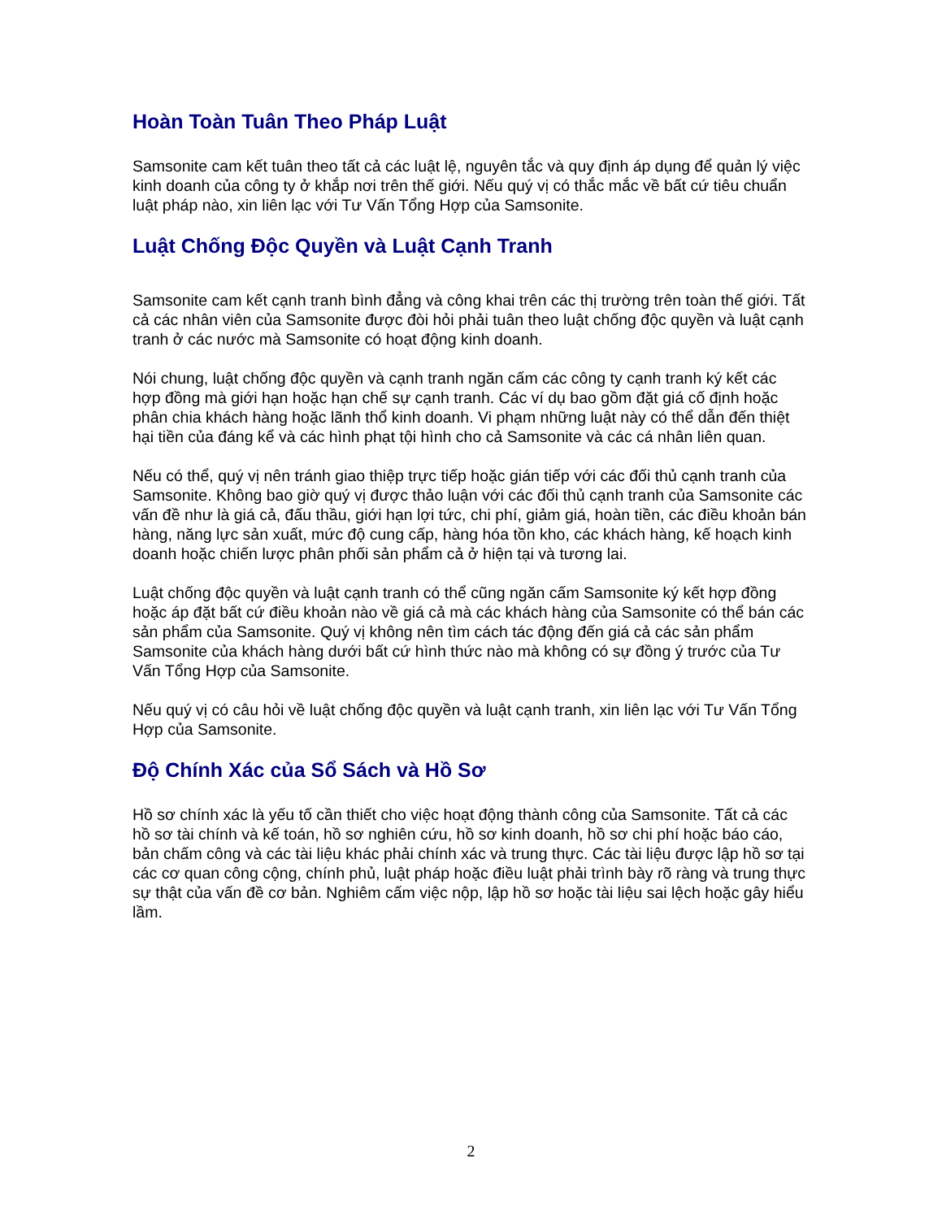Hoàn Toàn Tuân Theo Pháp Luật
Samsonite cam kết tuân theo tất cả các luật lệ, nguyên tắc và quy định áp dụng để quản lý việc kinh doanh của công ty ở khắp nơi trên thế giới. Nếu quý vị có thắc mắc về bất cứ tiêu chuẩn luật pháp nào, xin liên lạc với Tư Vấn Tổng Hợp của Samsonite.
Luật Chống Độc Quyền và Luật Cạnh Tranh
Samsonite cam kết cạnh tranh bình đẳng và công khai trên các thị trường trên toàn thế giới. Tất cả các nhân viên của Samsonite được đòi hỏi phải tuân theo luật chống độc quyền và luật cạnh tranh ở các nước mà Samsonite có hoạt động kinh doanh.
Nói chung, luật chống độc quyền và cạnh tranh ngăn cấm các công ty cạnh tranh ký kết các hợp đồng mà giới hạn hoặc hạn chế sự cạnh tranh. Các ví dụ bao gồm đặt giá cố định hoặc phân chia khách hàng hoặc lãnh thổ kinh doanh. Vi phạm những luật này có thể dẫn đến thiệt hại tiền của đáng kể và các hình phạt tội hình cho cả Samsonite và các cá nhân liên quan.
Nếu có thể, quý vị nên tránh giao thiệp trực tiếp hoặc gián tiếp với các đối thủ cạnh tranh của Samsonite. Không bao giờ quý vị được thảo luận với các đối thủ cạnh tranh của Samsonite các vấn đề như là giá cả, đấu thầu, giới hạn lợi tức, chi phí, giảm giá, hoàn tiền, các điều khoản bán hàng, năng lực sản xuất, mức độ cung cấp, hàng hóa tồn kho, các khách hàng, kế hoạch kinh doanh hoặc chiến lược phân phối sản phẩm cả ở hiện tại và tương lai.
Luật chống độc quyền và luật cạnh tranh có thể cũng ngăn cấm Samsonite ký kết hợp đồng hoặc áp đặt bất cứ điều khoản nào về giá cả mà các khách hàng của Samsonite có thể bán các sản phẩm của Samsonite. Quý vị không nên tìm cách tác động đến giá cả các sản phẩm Samsonite của khách hàng dưới bất cứ hình thức nào mà không có sự đồng ý trước của Tư Vấn Tổng Hợp của Samsonite.
Nếu quý vị có câu hỏi về luật chống độc quyền và luật cạnh tranh, xin liên lạc với Tư Vấn Tổng Hợp của Samsonite.
Độ Chính Xác của Sổ Sách và Hồ Sơ
Hồ sơ chính xác là yếu tố cần thiết cho việc hoạt động thành công của Samsonite. Tất cả các hồ sơ tài chính và kế toán, hồ sơ nghiên cứu, hồ sơ kinh doanh, hồ sơ chi phí hoặc báo cáo, bản chấm công và các tài liệu khác phải chính xác và trung thực. Các tài liệu được lập hồ sơ tại các cơ quan công cộng, chính phủ, luật pháp hoặc điều luật phải trình bày rõ ràng và trung thực sự thật của vấn đề cơ bản. Nghiêm cấm việc nộp, lập hồ sơ hoặc tài liệu sai lệch hoặc gây hiểu lầm.
2